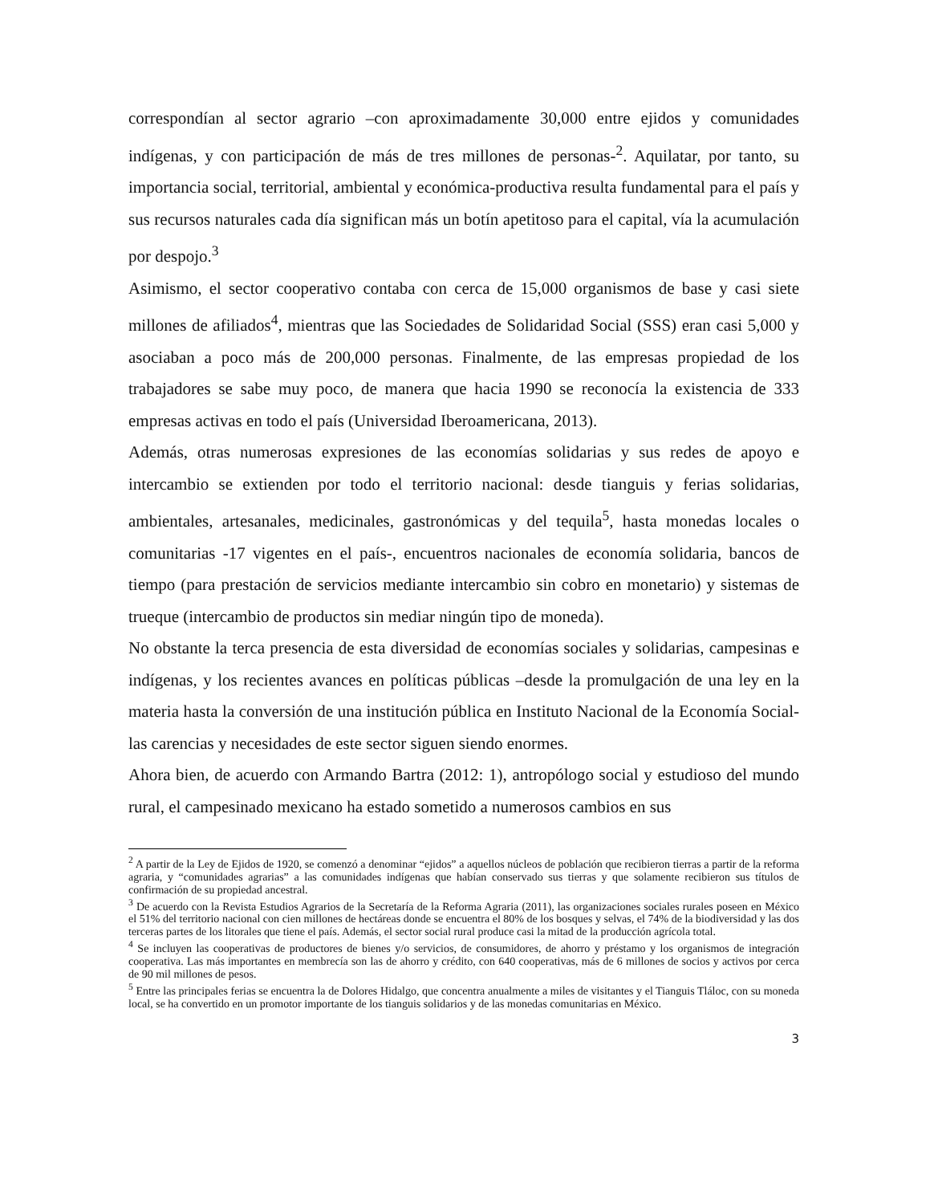correspondían al sector agrario –con aproximadamente 30,000 entre ejidos y comunidades indígenas, y con participación de más de tres millones de personas-<sup>2</sup>. Aquilatar, por tanto, su importancia social, territorial, ambiental y económica-productiva resulta fundamental para el país y sus recursos naturales cada día significan más un botín apetitoso para el capital, vía la acumulación por despojo.<sup>3</sup>
Asimismo, el sector cooperativo contaba con cerca de 15,000 organismos de base y casi siete millones de afiliados<sup>4</sup>, mientras que las Sociedades de Solidaridad Social (SSS) eran casi 5,000 y asociaban a poco más de 200,000 personas. Finalmente, de las empresas propiedad de los trabajadores se sabe muy poco, de manera que hacia 1990 se reconocía la existencia de 333 empresas activas en todo el país (Universidad Iberoamericana, 2013).
Además, otras numerosas expresiones de las economías solidarias y sus redes de apoyo e intercambio se extienden por todo el territorio nacional: desde tianguis y ferias solidarias, ambientales, artesanales, medicinales, gastronómicas y del tequila<sup>5</sup>, hasta monedas locales o comunitarias -17 vigentes en el país-, encuentros nacionales de economía solidaria, bancos de tiempo (para prestación de servicios mediante intercambio sin cobro en monetario) y sistemas de trueque (intercambio de productos sin mediar ningún tipo de moneda).
No obstante la terca presencia de esta diversidad de economías sociales y solidarias, campesinas e indígenas, y los recientes avances en políticas públicas –desde la promulgación de una ley en la materia hasta la conversión de una institución pública en Instituto Nacional de la Economía Social- las carencias y necesidades de este sector siguen siendo enormes.
Ahora bien, de acuerdo con Armando Bartra (2012: 1), antropólogo social y estudioso del mundo rural, el campesinado mexicano ha estado sometido a numerosos cambios en sus
<sup>2</sup> A partir de la Ley de Ejidos de 1920, se comenzó a denominar “ejidos” a aquellos núcleos de población que recibieron tierras a partir de la reforma agraria, y “comunidades agrarias” a las comunidades indígenas que habían conservado sus tierras y que solamente recibieron sus títulos de confirmación de su propiedad ancestral.
<sup>3</sup> De acuerdo con la Revista Estudios Agrarios de la Secretaría de la Reforma Agraria (2011), las organizaciones sociales rurales poseen en México el 51% del territorio nacional con cien millones de hectáreas donde se encuentra el 80% de los bosques y selvas, el 74% de la biodiversidad y las dos terceras partes de los litorales que tiene el país. Además, el sector social rural produce casi la mitad de la producción agrícola total.
<sup>4</sup> Se incluyen las cooperativas de productores de bienes y/o servicios, de consumidores, de ahorro y préstamo y los organismos de integración cooperativa. Las más importantes en membrecía son las de ahorro y crédito, con 640 cooperativas, más de 6 millones de socios y activos por cerca de 90 mil millones de pesos.
<sup>5</sup> Entre las principales ferias se encuentra la de Dolores Hidalgo, que concentra anualmente a miles de visitantes y el Tianguis Tláloc, con su moneda local, se ha convertido en un promotor importante de los tianguis solidarios y de las monedas comunitarias en México.
3